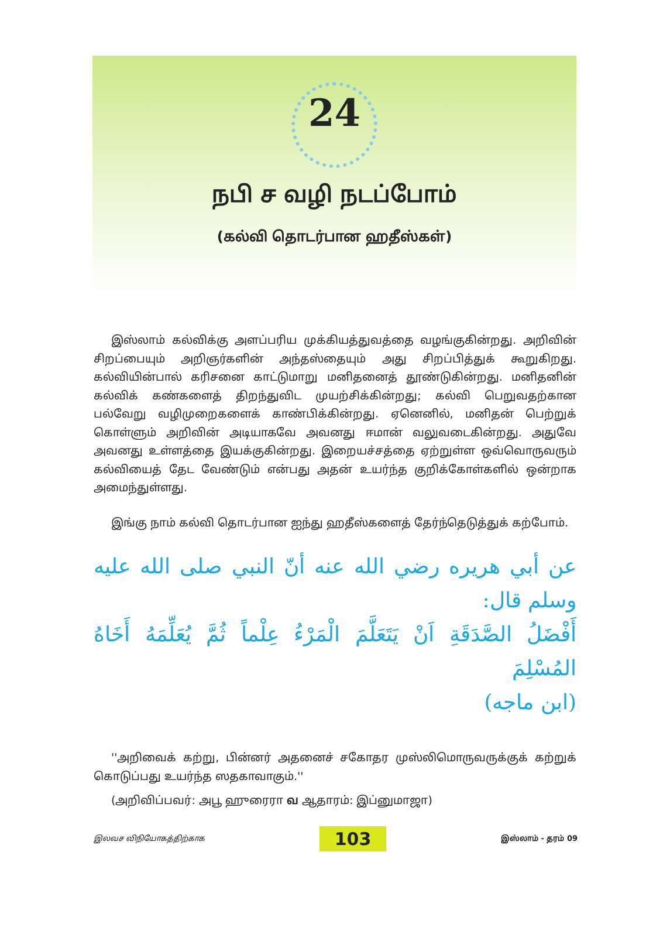24
நபி ச வழி நடப்போம்
(கல்வி தொடர்பான ஹதீஸ்கள்)
இஸ்லாம் கல்விக்கு அளப்பரிய முக்கியத்துவத்தை வழங்குகின்றது. அறிவின் சிறப்பையும் அறிஞர்களின் அந்தஸ்தையும் அது சிறப்பித்துக் கூறுகிறது. கல்வியின்பால் கரிசனை காட்டுமாறு மனிதனைத் தூண்டுகின்றது. மனிதனின் கல்விக் கண்களைத் திறந்துவிட முயற்சிக்கின்றது; கல்வி பெறுவதற்கான பல்வேறு வழிமுறைகளைக் காண்பிக்கின்றது. ஏனெனில், மனிதன் பெற்றுக் கொள்ளும் அறிவின் அடியாகவே அவனது ஈமான் வலுவடைகின்றது. அதுவே அவனது உள்ளத்தை இயக்குகின்றது. இறையச்சத்தை ஏற்றுள்ள ஒவ்வொருவரும் கல்வியைத் தேட வேண்டும் என்பது அதன் உயர்ந்த குறிக்கோள்களில் ஒன்றாக அமைந்துள்ளது.
இங்கு நாம் கல்வி தொடர்பான ஐந்து ஹதீஸ்களைத் தேர்ந்தெடுத்துக் கற்போம்.
عن أبي هريره رضي الله عنه أنّ النبي صلى الله عليه وسلم قال:
أَفْضَلُ الصَّدَقَةِ اَنْ يَتَعَلَّمَ الْمَرْءُ عِلْماً ثُمَّ يُعَلِّمَهُ أَخَاهُ المُسْلِمَ
(ابن ماجه)
''அறிவைக் கற்று, பின்னர் அதனைச் சகோதர முஸ்லிமொருவருக்குக் கற்றுக் கொடுப்பது உயர்ந்த ஸதகாவாகும்.''
(அறிவிப்பவர்: அபூ ஹுரைரா வ ஆதாரம்: இப்னுமாஜா)
இலவச விநியோகத்திற்காக 103 இஸ்லாம் - தரம் 09